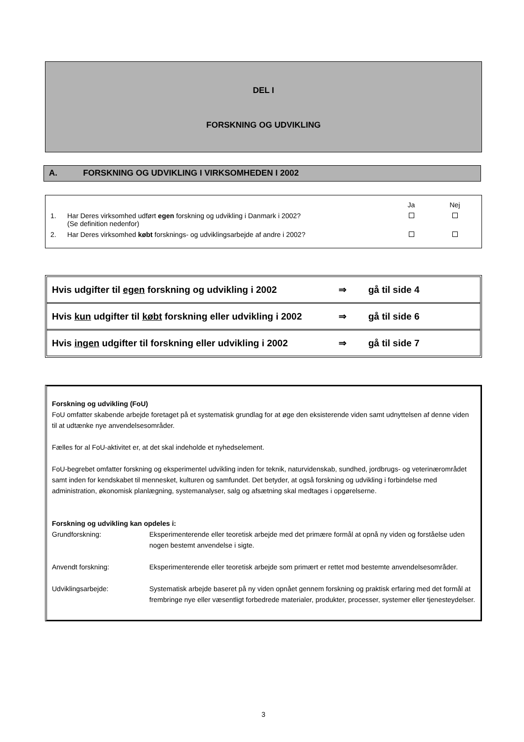DEL I
FORSKNING OG UDVIKLING
A. FORSKNING OG UDVIKLING I VIRKSOMHEDEN I 2002
| | | Ja | Nej |
| 1. | Har Deres virksomhed udført egen forskning og udvikling i Danmark i 2002? (Se definition nedenfor) | | |
| 2. | Har Deres virksomhed købt forsknings- og udviklingsarbejde af andre i 2002? | | |
| Hvis udgifter til egen forskning og udvikling i 2002 | ⇒ | gå til side 4 |
| Hvis kun udgifter til købt forskning eller udvikling i 2002 | ⇒ | gå til side 6 |
| Hvis ingen udgifter til forskning eller udvikling i 2002 | ⇒ | gå til side 7 |
Forskning og udvikling (FoU)
FoU omfatter skabende arbejde foretaget på et systematisk grundlag for at øge den eksisterende viden samt udnyttelsen af denne viden til at udtænke nye anvendelsesområder.
Fælles for al FoU-aktivitet er, at det skal indeholde et nyhedselement.
FoU-begrebet omfatter forskning og eksperimentel udvikling inden for teknik, naturvidenskab, sundhed, jordbrugs- og veterinærområdet samt inden for kendskabet til mennesket, kulturen og samfundet. Det betyder, at også forskning og udvikling i forbindelse med administration, økonomisk planlægning, systemanalyser, salg og afsætning skal medtages i opgørelserne.
Forskning og udvikling kan opdeles i:
Grundforskning: Eksperimenterende eller teoretisk arbejde med det primære formål at opnå ny viden og forståelse uden nogen bestemt anvendelse i sigte.
Anvendt forskning: Eksperimenterende eller teoretisk arbejde som primært er rettet mod bestemte anvendelsesområder.
Udviklingsarbejde: Systematisk arbejde baseret på ny viden opnået gennem forskning og praktisk erfaring med det formål at frembringe nye eller væsentligt forbedrede materialer, produkter, processer, systemer eller tjenesteydelser.
3